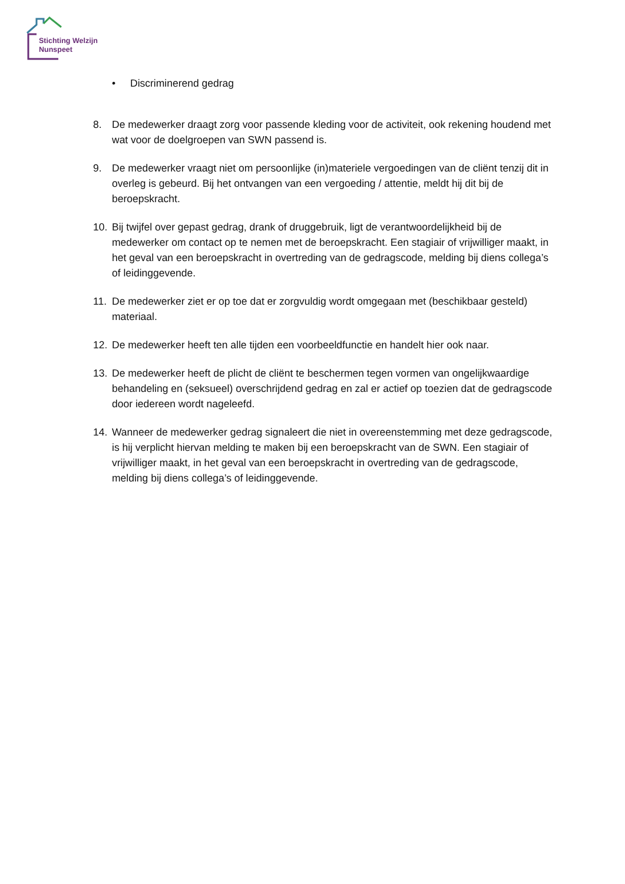Stichting Welzijn
Nunspeet
• Discriminerend gedrag
8. De medewerker draagt zorg voor passende kleding voor de activiteit, ook rekening houdend met wat voor de doelgroepen van SWN passend is.
9. De medewerker vraagt niet om persoonlijke (in)materiele vergoedingen van de cliënt tenzij dit in overleg is gebeurd. Bij het ontvangen van een vergoeding / attentie, meldt hij dit bij de beroepskracht.
10. Bij twijfel over gepast gedrag, drank of druggebruik, ligt de verantwoordelijkheid bij de medewerker om contact op te nemen met de beroepskracht. Een stagiair of vrijwilliger maakt, in het geval van een beroepskracht in overtreding van de gedragscode, melding bij diens collega’s of leidinggevende.
11. De medewerker ziet er op toe dat er zorgvuldig wordt omgegaan met (beschikbaar gesteld) materiaal.
12. De medewerker heeft ten alle tijden een voorbeeldfunctie en handelt hier ook naar.
13. De medewerker heeft de plicht de cliënt te beschermen tegen vormen van ongelijkwaardige behandeling en (seksueel) overschrijdend gedrag en zal er actief op toezien dat de gedragscode door iedereen wordt nageleefd.
14. Wanneer de medewerker gedrag signaleert die niet in overeenstemming met deze gedragscode, is hij verplicht hiervan melding te maken bij een beroepskracht van de SWN. Een stagiair of vrijwilliger maakt, in het geval van een beroepskracht in overtreding van de gedragscode, melding bij diens collega’s of leidinggevende.